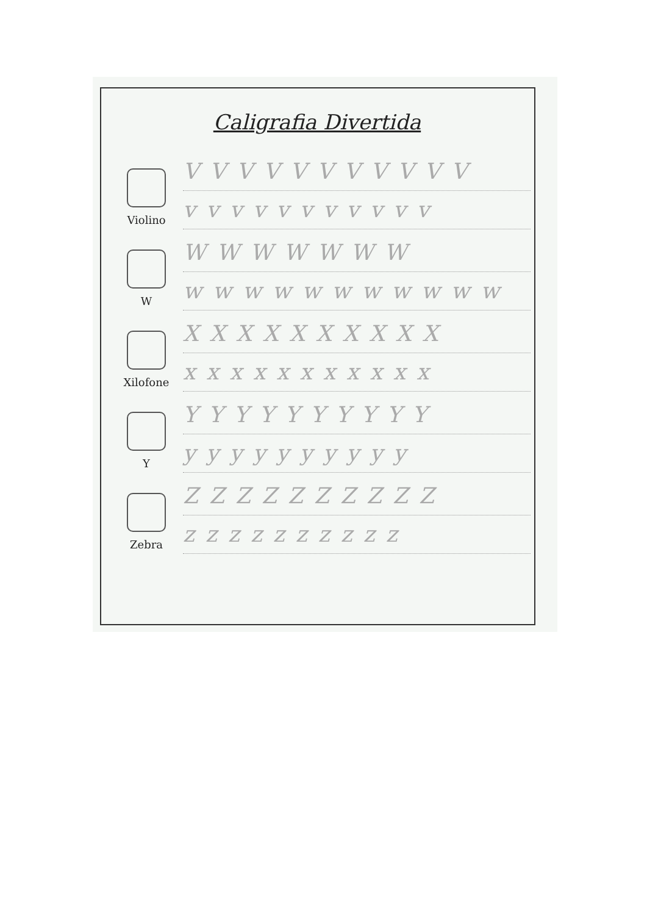Caligrafia Divertida
Violino
VVVVVVVVVVV
vvvvvvvvvvv
W
WWWWWWW
wwwwwwwwwww
Xilofone
XXXXXXXXXX
xxxxxxxxxxx
Y
YYYYYYYYYY
yyyyyyyyyy
Zebra
ZZZZZZZZZZ
zzzzzzzzzz